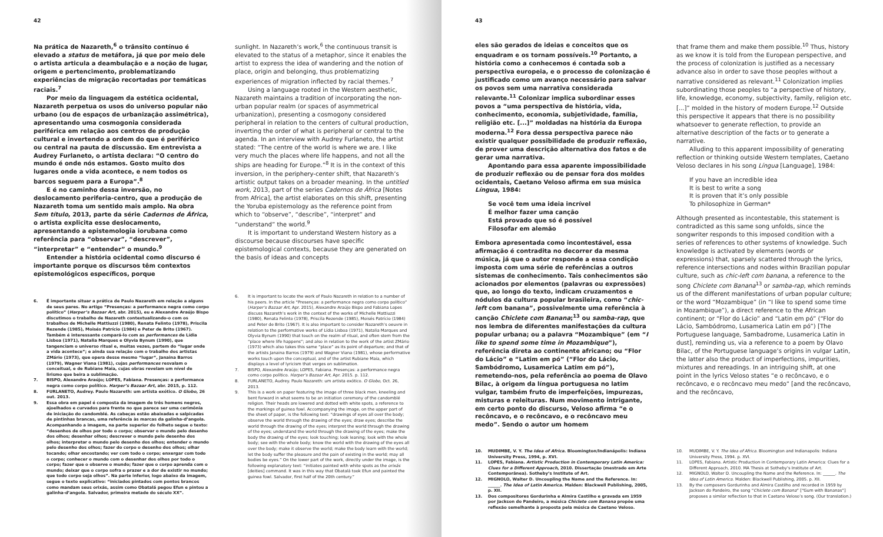42
Na prática de Nazareth,<sup>6</sup> o trânsito contínuo é elevado a status de metáfora, já que por meio dele o artista articula a deambulação e a noção de lugar, origem e pertencimento, problematizando experiências de migração recortadas por temáticas raciais.<sup>7</sup>
Por meio da linguagem da estética ocidental, Nazareth perpetua os usos do universo popular não urbano (ou de espaços de urbanização assimétrica), apresentando uma cosmogonia considerada periférica em relação aos centros de produção cultural e invertendo a ordem do que é periférico ou central na pauta de discussão. Em entrevista a Audrey Furlaneto, o artista declara: “O centro do mundo é onde nós estamos. Gosto muito dos lugares onde a vida acontece, e nem todos os barcos seguem para a Europa”.<sup>8</sup>
E é no caminho dessa inversão, no deslocamento periferia-centro, que a produção de Nazareth toma um sentido mais amplo. Na obra Sem título, 2013, parte da série Cadernos de África, o artista explicita esse deslocamento, apresentando a epistemologia iorubana como referência para “observar”, “descrever”, “interpretar” e “entender” o mundo.<sup>9</sup>
Entender a história ocidental como discurso é importante porque os discursos têm contextos epistemológicos específicos, porque
6. É importante situar a prática de Paulo Nazareth em relação a alguns de seus pares. No artigo “Presenças: a performance negra como corpo político” (Harper’s Bazaar Art, abr. 2015), eu e Alexandre Araújo Bispo discutimos o trabalho de Nazareth contextualizando-o com os trabalhos de Michelle Mattiuzzi (1980), Renata Felinto (1978), Priscila Rezende (1985), Moisés Patrício (1984) e Peter de Brito (1967). Também é interessante compará-lo com as performances de Lídia Lisboa (1971), Natalia Marques e Olyvia Bynum (1990), que tangenciam o universo ritual e, muitas vezes, partem do “lugar onde a vida acontece”; e ainda sua relação com o trabalho dos artistas ZMário (1973), que opera desse mesmo “lugar”, Janaina Barros (1979), Wagner Viana (1981), cujas performances resvalam o conceitual, e de Rubiane Maia, cujas obras revelam um nível de lirismo que beira a sublimação.
7. BISPO, Alexandre Araújo; LOPES, Fabiana. Presenças: a performance negra como corpo político. Harper’s Bazaar Art, abr. 2015, p. 112.
8. FURLANETO, Audrey. Paulo Nazareth: um artista exótico. O Globo, 26 out. 2013.
9. Essa obra em papel é composta da imagem de três homens negros, ajoelhados e curvados para frente no que parece ser uma cerimônia de iniciação do candomblé. As cabeças estão abaixadas e salpicadas de pintinhas brancas, uma referência às marcas da galinha-d’angola. Acompanhando a imagem, na parte superior do folheto segue o texto: “desenhos de olhos por todo o corpo; observar o mundo pelo desenho dos olhos; desenhar olhos; descrever o mundo pelo desenho dos olhos; interpretar o mundo pelo desenho dos olhos; entender o mundo pelo desenho dos olhos; fazer do corpo o desenho dos olhos; olhar tocando; olhar encostando; ver com todo o corpo; enxergar com todo o corpo; conhecer o mundo com o desenhar dos olhos por todo o corpo; fazer que o observe o mundo; fazer que o corpo aprenda com o mundo; deixar que o corpo sofra o prazer e a dor de existir no mundo; que todo corpo seja olhos”. Na parte inferior, logo abaixo da imagem, segue o texto explicativo: “iniciados pintados com pontos brancos como mandam seus orixás, assim como Obatalá pegou Efun e pintou a galinha-d’angola. Salvador, primeira metade do século XX”.
sunlight. In Nazareth’s work,<sup>6</sup> the continuous transit is elevated to the status of a metaphor, since it enables the artist to express the idea of wandering and the notion of place, origin and belonging, thus problematizing experiences of migration inflected by racial themes.<sup>7</sup>
Using a language rooted in the Western aesthetic, Nazareth maintains a tradition of incorporating the non-urban popular realm (or spaces of asymmetrical urbanization), presenting a cosmogony considered peripheral in relation to the centers of cultural production, inverting the order of what is peripheral or central to the agenda. In an interview with Audrey Furlaneto, the artist stated: “The centre of the world is where we are. I like very much the places where life happens, and not all the ships are heading for Europe.”<sup>8</sup> It is in the context of this inversion, in the periphery-center shift, that Nazareth’s artistic output takes on a broader meaning. In the untitled work, 2013, part of the series Cadernos de África [Notes from Africa], the artist elaborates on this shift, presenting the Yoruba epistemology as the reference point from which to “observe”, “describe”, “interpret” and “understand” the world.<sup>9</sup>
It is important to understand Western history as a discourse because discourses have specific epistemological contexts, because they are generated on the basis of ideas and concepts
6. It is important to locate the work of Paulo Nazareth in relation to a number of his peers. In the article “Presenças: a performance negra como corpo político” (Harper’s Bazaar Art, Apr. 2015), Alexandre Araújo Bispo and Fabiana Lopes discuss Nazareth’s work in the context of the works of Michelle Mattiuzzi (1980), Renata Felinto (1978), Priscila Rezende (1985), Moisés Patrício (1984) and Peter de Brito (1967). It is also important to consider Nazareth’s oeuvre in relation to the performative works of Lídia Lisboa (1971), Natalia Marques and Olyvia Bynum (1990) that touch on the realm of ritual, and often stem from the “place where life happens”; and also in relation to the work of the artist ZMário (1973) which also takes this same “place” as its point of departure; and that of the artists Janaina Barros (1979) and Wagner Viana (1981), whose performative works touch upon the conceptual, and of the artist Rubiane Maia, which displays a level of lyricism that verges on sublimation.
7. BISPO, Alexandre Araújo; LOPES, Fabiana. Presenças: a performance negra como corpo político. Harper’s Bazaar Art, Apr. 2015. p. 112.
8. FURLANETO, Audrey. Paulo Nazareth: um artista exótico. O Globo, Oct. 26, 2013.
9. This is a work on paper featuring the image of three black men, kneeling and bent forward in what seems to be an initiation ceremony of the candomblé religion. Their heads are lowered and dotted with white spots, a reference to the markings of guinea fowl. Accompanying the image, on the upper part of the sheet of paper, is the following text: “drawings of eyes all over the body; observe the world through the drawing of the eyes; draw eyes; describe the world through the drawing of the eyes; interpret the world through the drawing of the eyes; understand the world through the drawing of the eyes; make the body the drawing of the eyes; look touching; look leaning; look with the whole body; see with the whole body; know the world with the drawing of the eyes all over the body; make it observe the world; make the body learn with the world; let the body suffer the pleasure and the pain of existing in the world; may all bodies be eyes.” On the lower part of the work, directly under the image, is the following explanatory text: “initiates painted with white spots as the orixás [deities] command. It was in this way that Obatalá took Efun and painted the guinea fowl. Salvador, first half of the 20th century.”
43
eles são gerados de ideias e conceitos que os enquadram e os tornam possíveis.<sup>10</sup> Portanto, a história como a conhecemos é contada sob a perspectiva europeia, e o processo de colonização é justificado como um avanço necessário para salvar os povos sem uma narrativa considerada relevante.<sup>11</sup> Colonizar implica subordinar esses povos a “uma perspectiva de história, vida, conhecimento, economia, subjetividade, família, religião etc. [...]” moldadas na história da Europa moderna.<sup>12</sup> Fora dessa perspectiva parece não existir qualquer possibilidade de produzir reflexão, de prover uma descrição alternativa dos fatos e de gerar uma narrativa.
Apontando para essa aparente impossibilidade de produzir reflexão ou de pensar fora dos moldes ocidentais, Caetano Veloso afirma em sua música Língua, 1984:
Se você tem uma ideia incrível
É melhor fazer uma canção
Está provado que só é possível
Filosofar em alemão
Embora apresentada como incontestável, essa afirmação é contradita no decorrer da mesma música, já que o autor responde a essa condição imposta com uma série de referências a outros sistemas de conhecimento. Tais conhecimentos são acionados por elementos (palavras ou expressões) que, ao longo do texto, indicam cruzamentos e nódulos da cultura popular brasileira, como “chic-left com banana”, possivelmente uma referência à canção Chiclete com Banana;<sup>13</sup> ou samba-rap, que nos lembra de diferentes manifestações da cultura popular urbana; ou a palavra “Mozambique” (em “I like to spend some time in Mozambique”), referência direta ao continente africano; ou “Flor do Lácio” e “Latim em pó” (“Flor do Lácio, Sambódromo, Lusamerica Latim em pó”), remetendo-nos, pela referência ao poema de Olavo Bilac, à origem da língua portuguesa no latim vulgar, também fruto de imperfeições, impurezas, misturas e releituras. Num movimento intrigante, em certo ponto do discurso, Veloso afirma “e o recôncavo, e o recôncavo, e o recôncavo meu medo”. Sendo o autor um homem
10. MUDIMBE, V. Y. The Idea of Africa. Bloomington/Indianápolis: Indiana University Press, 1994, p. XVI.
11. LOPES, Fabiana. Artistic Production in Contemporary Latin America: Clues for a Different Approach, 2010. Dissertação (mestrado em Arte Contemporânea). Sotheby’s Institute of Art.
12. MIGNOLO, Walter D. Uncoupling the Name and the Reference. In: ______. The Idea of Latin America. Malden: Blackwell Publishing, 2005, p. XII.
13. Dos compositores Gordurinha e Almira Castilho e gravada em 1959 por Jackson do Pandeiro, a música Chiclete com Banana propõe uma reflexão semelhante à proposta pela música de Caetano Veloso.
that frame them and make them possible.<sup>10</sup> Thus, history as we know it is told from the European perspective, and the process of colonization is justified as a necessary advance also in order to save those peoples without a narrative considered as relevant.<sup>11</sup> Colonization implies subordinating those peoples to “a perspective of history, life, knowledge, economy, subjectivity, family, religion etc. [...]” molded in the history of modern Europe.<sup>12</sup> Outside this perspective it appears that there is no possibility whatsoever to generate reflection, to provide an alternative description of the facts or to generate a narrative.
Alluding to this apparent impossibility of generating reflection or thinking outside Western templates, Caetano Veloso declares in his song Língua [Language], 1984:
If you have an incredible idea
It is best to write a song
It is proven that it’s only possible
To philosophize in German*
Although presented as incontestable, this statement is contradicted as this same song unfolds, since the songwriter responds to this imposed condition with a series of references to other systems of knowledge. Such knowledge is activated by elements (words or expressions) that, sparsely scattered through the lyrics, reference intersections and nodes within Brazilian popular culture, such as chic-left com banana, a reference to the song Chiclete com Banana<sup>13</sup> or samba-rap, which reminds us of the different manifestations of urban popular culture; or the word “Mozambique” (in “I like to spend some time in Mozambique”), a direct reference to the African continent; or “Flor do Lácio” and “Latin em pó” (“Flor do Lácio, Sambódromo, Lusamerica Latin em pó”) [The Portuguese language, Sambadrome, Lusamerica Latin in dust], reminding us, via a reference to a poem by Olavo Bilac, of the Portuguese language’s origins in vulgar Latin, the latter also the product of imperfections, impurities, mixtures and rereadings. In an intriguing shift, at one point in the lyrics Veloso states “e o recôncavo, e o recôncavo, e o recôncavo meu medo” [and the recôncavo, and the recôncavo,
10. MUDIMBE, V. Y. The Idea of Africa. Bloomington and Indianapolis: Indiana University Press, 1994. p. XVI.
11. LOPES, Fabiana. Artistic Production in Contemporary Latin America: Clues for a Different Approach, 2010. MA Thesis at Sotheby’s Institute of Art.
12. MIGNOLO, Walter D. Uncoupling the Name and the Reference. In: ______. The Idea of Latin America. Malden: Blackwell Publishing, 2005. p. XII.
13. By the composers Gordurinha and Almira Castilho and recorded in 1959 by Jackson do Pandeiro, the song “Chiclete com Banana” [“Gum with Bananas”] proposes a similar reflection to that in Caetano Veloso’s song. (Our translation.)